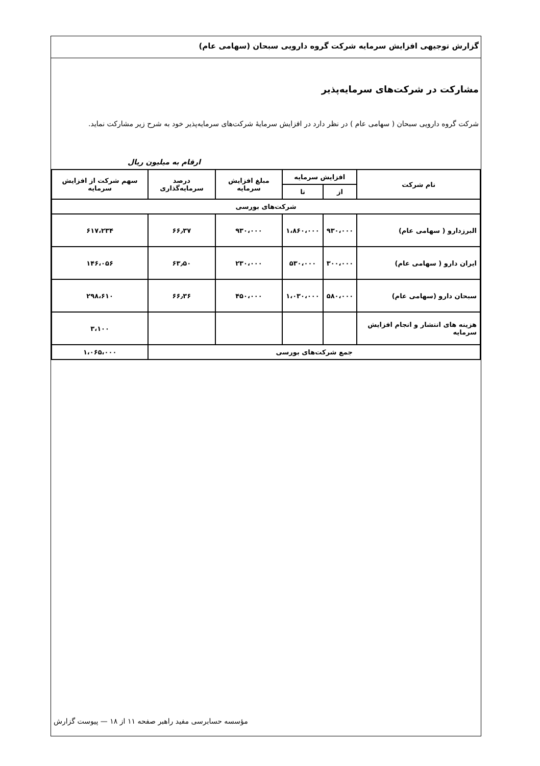گزارش توجیهی افزایش سرمایه شرکت گروه دارویی سبحان (سهامی عام)
مشارکت در شرکت‌های سرمایه‌پذیر
شرکت گروه دارویی سبحان ( سهامی عام ) در نظر دارد در افزایش سرمایهٔ شرکت‌های سرمایه‌پذیر خود به شرح زیر مشارکت نماید.
ارقام به میلیون ریال
| نام شرکت | افزایش سرمایه | | مبلغ افزایش سرمایه | درصد سرمایه‌گذاری | سهم شرکت از افزایش سرمایه |
| --- | --- | --- | --- | --- | --- |
| | از | تا | | | |
| شرکت‌های بورسی | | | | | |
| البرزدارو ( سهامی عام) | ۹۳۰،۰۰۰ | ۱،۸۶۰،۰۰۰ | ۹۳۰،۰۰۰ | ۶۶٫۳۷ | ۶۱۷،۲۳۴ |
| ایران دارو ( سهامی عام) | ۳۰۰،۰۰۰ | ۵۳۰،۰۰۰ | ۲۳۰،۰۰۰ | ۶۳٫۵۰ | ۱۴۶،۰۵۶ |
| سبحان دارو (سهامی عام) | ۵۸۰،۰۰۰ | ۱،۰۳۰،۰۰۰ | ۴۵۰،۰۰۰ | ۶۶٫۳۶ | ۲۹۸،۶۱۰ |
| هزینه های انتشار و انجام افزایش سرمایه | | | | | ۳،۱۰۰ |
| جمع شرکت‌های بورسی | | | | | ۱،۰۶۵،۰۰۰ |
مؤسسه حسابرسی مفید راهبر صفحه ۱۱ از ۱۸ — پیوست گزارش